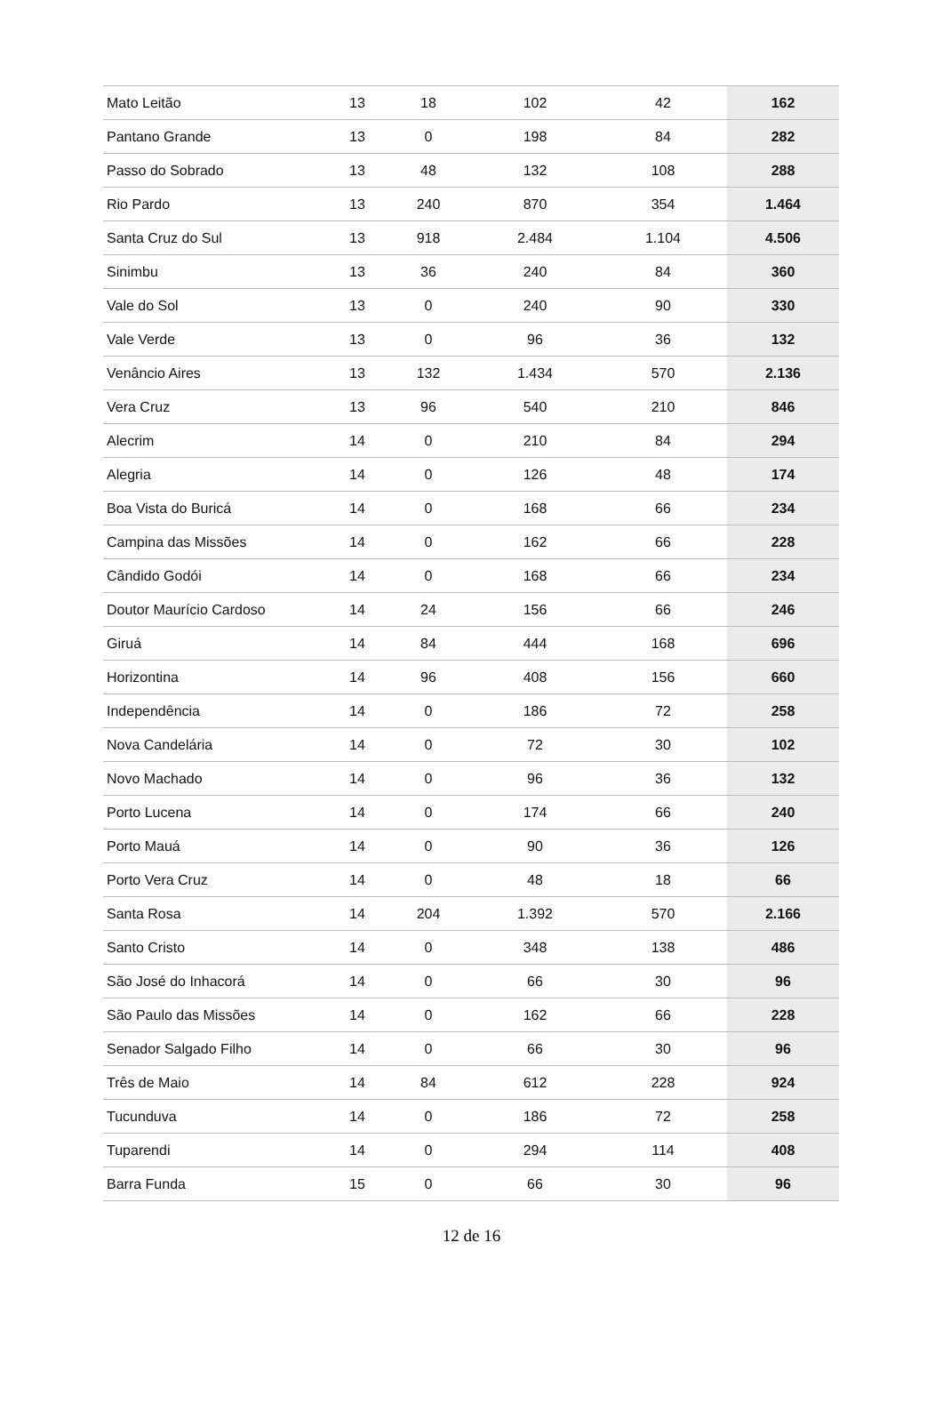| Mato Leitão | 13 | 18 | 102 | 42 | 162 |
| Pantano Grande | 13 | 0 | 198 | 84 | 282 |
| Passo do Sobrado | 13 | 48 | 132 | 108 | 288 |
| Rio Pardo | 13 | 240 | 870 | 354 | 1.464 |
| Santa Cruz do Sul | 13 | 918 | 2.484 | 1.104 | 4.506 |
| Sinimbu | 13 | 36 | 240 | 84 | 360 |
| Vale do Sol | 13 | 0 | 240 | 90 | 330 |
| Vale Verde | 13 | 0 | 96 | 36 | 132 |
| Venâncio Aires | 13 | 132 | 1.434 | 570 | 2.136 |
| Vera Cruz | 13 | 96 | 540 | 210 | 846 |
| Alecrim | 14 | 0 | 210 | 84 | 294 |
| Alegria | 14 | 0 | 126 | 48 | 174 |
| Boa Vista do Buricá | 14 | 0 | 168 | 66 | 234 |
| Campina das Missões | 14 | 0 | 162 | 66 | 228 |
| Cândido Godói | 14 | 0 | 168 | 66 | 234 |
| Doutor Maurício Cardoso | 14 | 24 | 156 | 66 | 246 |
| Giruá | 14 | 84 | 444 | 168 | 696 |
| Horizontina | 14 | 96 | 408 | 156 | 660 |
| Independência | 14 | 0 | 186 | 72 | 258 |
| Nova Candelária | 14 | 0 | 72 | 30 | 102 |
| Novo Machado | 14 | 0 | 96 | 36 | 132 |
| Porto Lucena | 14 | 0 | 174 | 66 | 240 |
| Porto Mauá | 14 | 0 | 90 | 36 | 126 |
| Porto Vera Cruz | 14 | 0 | 48 | 18 | 66 |
| Santa Rosa | 14 | 204 | 1.392 | 570 | 2.166 |
| Santo Cristo | 14 | 0 | 348 | 138 | 486 |
| São José do Inhacorá | 14 | 0 | 66 | 30 | 96 |
| São Paulo das Missões | 14 | 0 | 162 | 66 | 228 |
| Senador Salgado Filho | 14 | 0 | 66 | 30 | 96 |
| Três de Maio | 14 | 84 | 612 | 228 | 924 |
| Tucunduva | 14 | 0 | 186 | 72 | 258 |
| Tuparendi | 14 | 0 | 294 | 114 | 408 |
| Barra Funda | 15 | 0 | 66 | 30 | 96 |
12 de 16